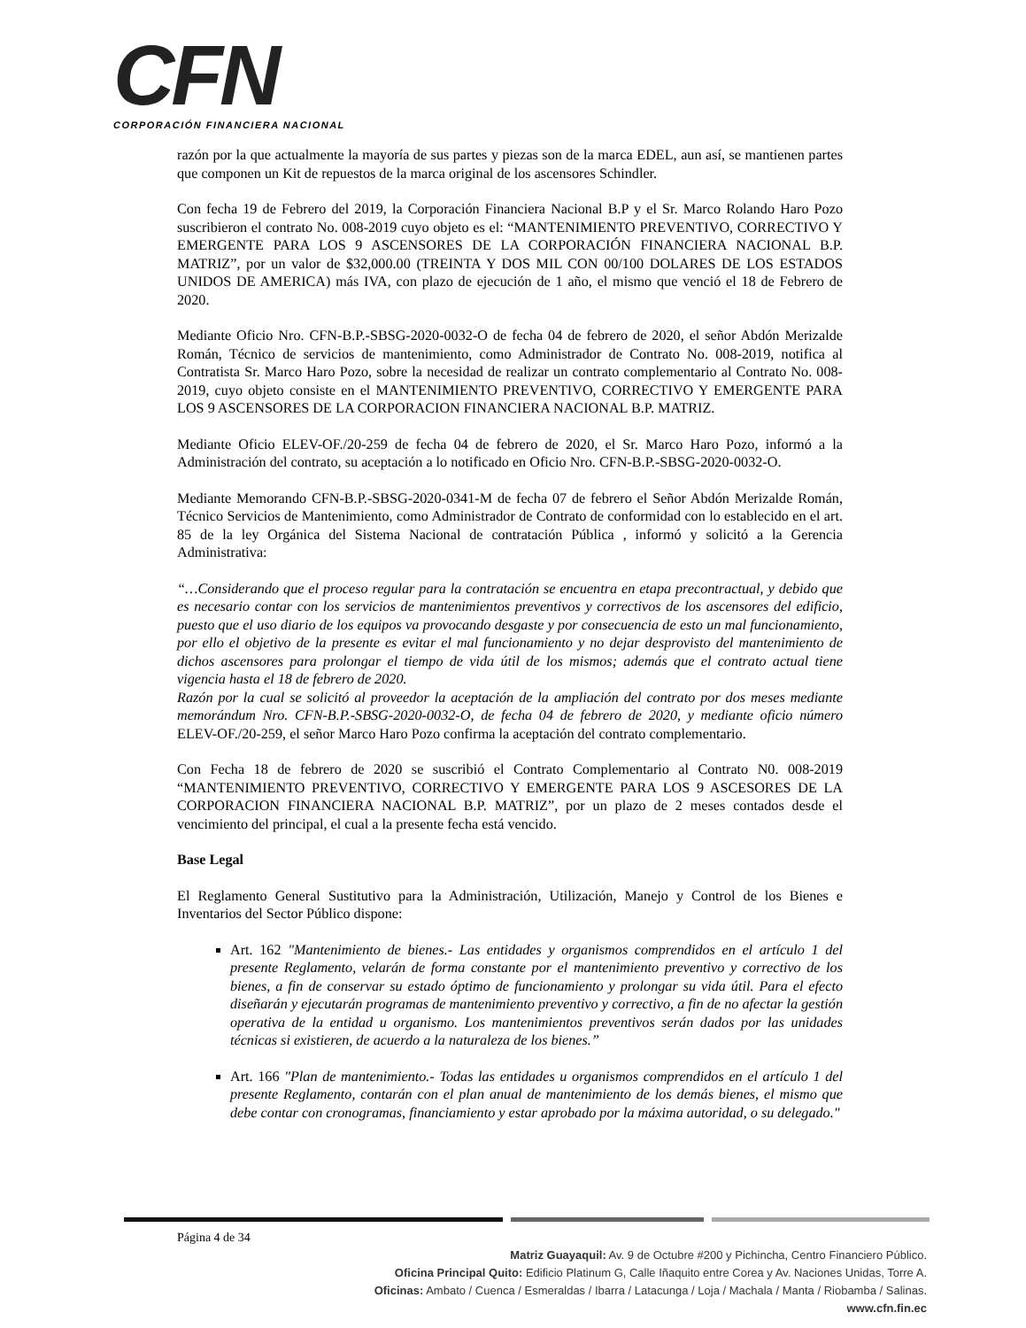CFN
CORPORACIÓN FINANCIERA NACIONAL
razón por la que actualmente la mayoría de sus partes y piezas son de la marca EDEL, aun así, se mantienen partes que componen un Kit de repuestos de la marca original de los ascensores Schindler.
Con fecha 19 de Febrero del 2019, la Corporación Financiera Nacional B.P y el Sr. Marco Rolando Haro Pozo suscribieron el contrato No. 008-2019 cuyo objeto es el: “MANTENIMIENTO PREVENTIVO, CORRECTIVO Y EMERGENTE PARA LOS 9 ASCENSORES DE LA CORPORACIÓN FINANCIERA NACIONAL B.P. MATRIZ”, por un valor de $32,000.00 (TREINTA Y DOS MIL CON 00/100 DOLARES DE LOS ESTADOS UNIDOS DE AMERICA) más IVA, con plazo de ejecución de 1 año, el mismo que venció el 18 de Febrero de 2020.
Mediante Oficio Nro. CFN-B.P.-SBSG-2020-0032-O de fecha 04 de febrero de 2020, el señor Abdón Merizalde Román, Técnico de servicios de mantenimiento, como Administrador de Contrato No. 008-2019, notifica al Contratista Sr. Marco Haro Pozo, sobre la necesidad de realizar un contrato complementario al Contrato No. 008-2019, cuyo objeto consiste en el MANTENIMIENTO PREVENTIVO, CORRECTIVO Y EMERGENTE PARA LOS 9 ASCENSORES DE LA CORPORACION FINANCIERA NACIONAL B.P. MATRIZ.
Mediante Oficio ELEV-OF./20-259 de fecha 04 de febrero de 2020, el Sr. Marco Haro Pozo, informó a la Administración del contrato, su aceptación a lo notificado en Oficio Nro. CFN-B.P.-SBSG-2020-0032-O.
Mediante Memorando CFN-B.P.-SBSG-2020-0341-M de fecha 07 de febrero el Señor Abdón Merizalde Román, Técnico Servicios de Mantenimiento, como Administrador de Contrato de conformidad con lo establecido en el art. 85 de la ley Orgánica del Sistema Nacional de contratación Pública , informó y solicitó a la Gerencia Administrativa:
“…Considerando que el proceso regular para la contratación se encuentra en etapa precontractual, y debido que es necesario contar con los servicios de mantenimientos preventivos y correctivos de los ascensores del edificio, puesto que el uso diario de los equipos va provocando desgaste y por consecuencia de esto un mal funcionamiento, por ello el objetivo de la presente es evitar el mal funcionamiento y no dejar desprovisto del mantenimiento de dichos ascensores para prolongar el tiempo de vida útil de los mismos; además que el contrato actual tiene vigencia hasta el 18 de febrero de 2020.
Razón por la cual se solicitó al proveedor la aceptación de la ampliación del contrato por dos meses mediante memorándum Nro. CFN-B.P.-SBSG-2020-0032-O, de fecha 04 de febrero de 2020, y mediante oficio número ELEV-OF./20-259, el señor Marco Haro Pozo confirma la aceptación del contrato complementario.
Con Fecha 18 de febrero de 2020 se suscribió el Contrato Complementario al Contrato N0. 008-2019 “MANTENIMIENTO PREVENTIVO, CORRECTIVO Y EMERGENTE PARA LOS 9 ASCESORES DE LA CORPORACION FINANCIERA NACIONAL B.P. MATRIZ”, por un plazo de 2 meses contados desde el vencimiento del principal, el cual a la presente fecha está vencido.
Base Legal
El Reglamento General Sustitutivo para la Administración, Utilización, Manejo y Control de los Bienes e Inventarios del Sector Público dispone:
Art. 162 "Mantenimiento de bienes.- Las entidades y organismos comprendidos en el artículo 1 del presente Reglamento, velarán de forma constante por el mantenimiento preventivo y correctivo de los bienes, a fin de conservar su estado óptimo de funcionamiento y prolongar su vida útil. Para el efecto diseñarán y ejecutarán programas de mantenimiento preventivo y correctivo, a fin de no afectar la gestión operativa de la entidad u organismo. Los mantenimientos preventivos serán dados por las unidades técnicas si existieren, de acuerdo a la naturaleza de los bienes.”
Art. 166 "Plan de mantenimiento.- Todas las entidades u organismos comprendidos en el artículo 1 del presente Reglamento, contarán con el plan anual de mantenimiento de los demás bienes, el mismo que debe contar con cronogramas, financiamiento y estar aprobado por la máxima autoridad, o su delegado."
Página 4 de 34
Matriz Guayaquil: Av. 9 de Octubre #200 y Pichincha, Centro Financiero Público.
Oficina Principal Quito: Edificio Platinum G, Calle Iñaquito entre Corea y Av. Naciones Unidas, Torre A.
Oficinas: Ambato / Cuenca / Esmeraldas / Ibarra / Latacunga / Loja / Machala / Manta / Riobamba / Salinas.
www.cfn.fin.ec